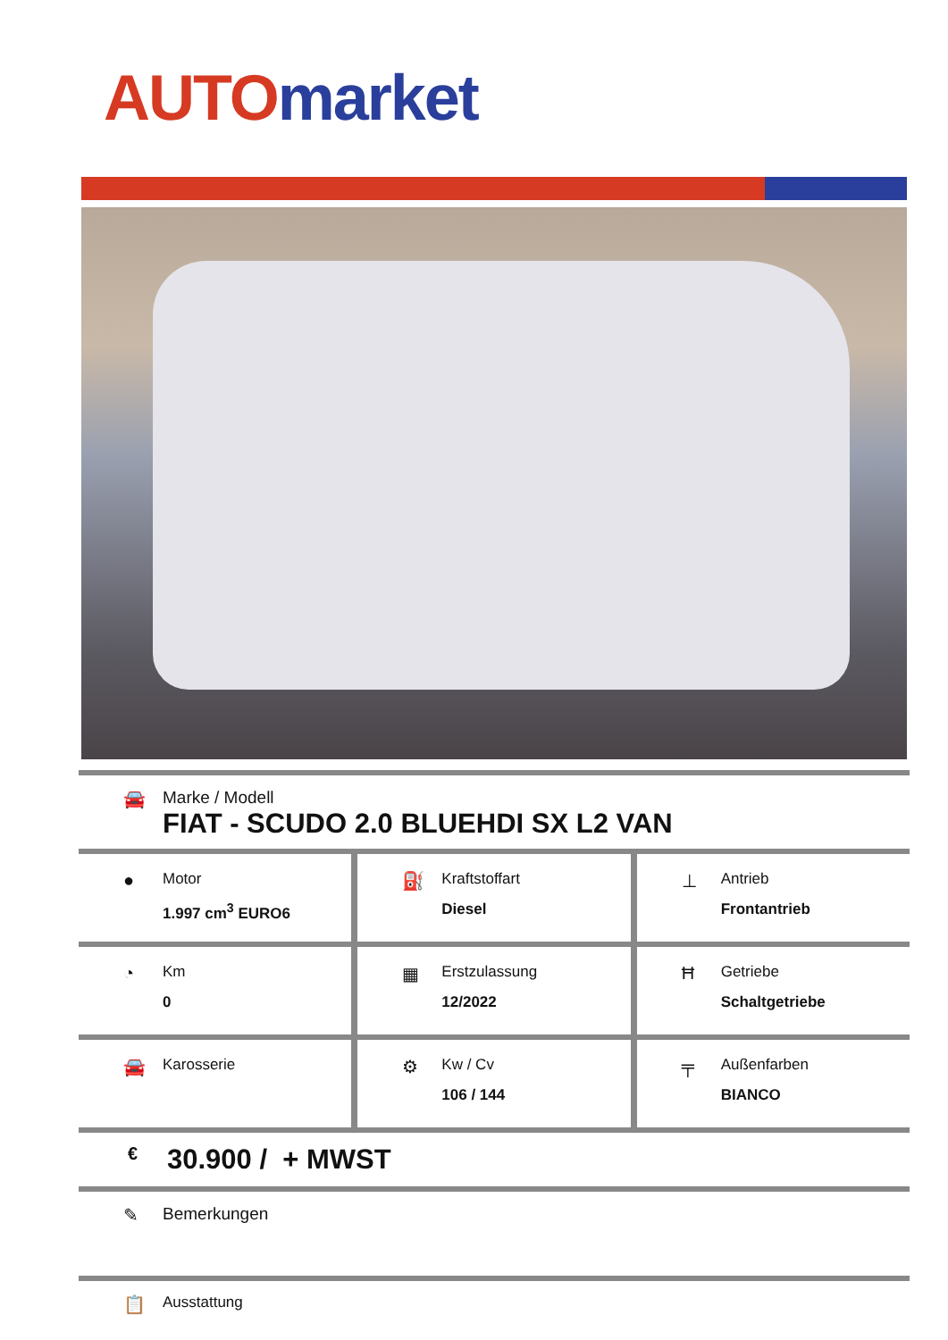AUTO market
🚘 Marke / Modell
FIAT - SCUDO 2.0 BLUEHDI SX L2 VAN
●
Motor
1.997 cm<sup>3</sup> EURO6
⛽
Kraftstoffart
Diesel
⊥
Antrieb
Frontantrieb
◔
Km
0
▦
Erstzulassung
12/2022
Ħ
Getriebe
Schaltgetriebe
🚘
Karosserie
⚙
Kw / Cv
106 / 144
╤
Außenfarben
BIANCO
€
30.900 / + MWST
✎ Bemerkungen
📋
Ausstattung